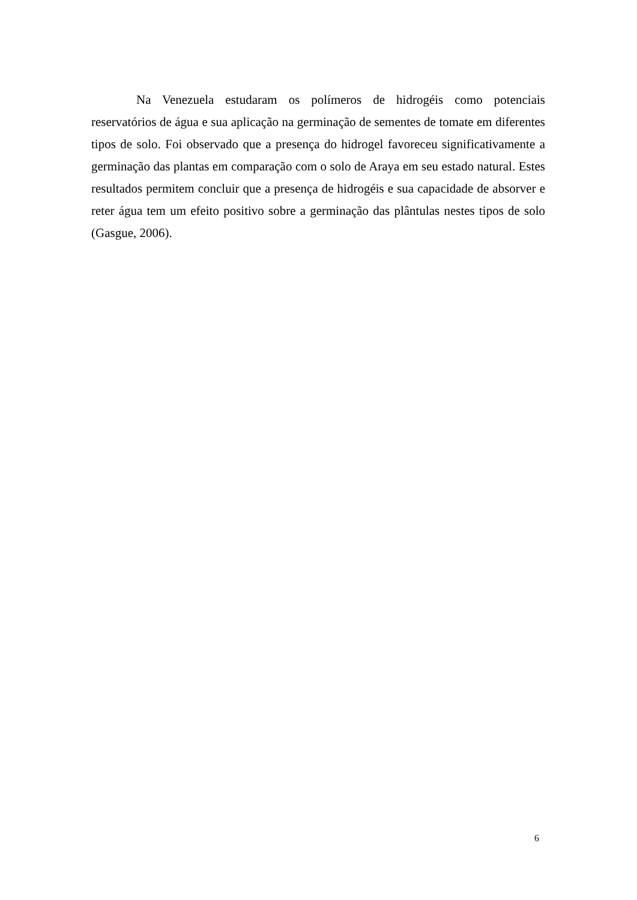Na Venezuela estudaram os polímeros de hidrogéis como potenciais reservatórios de água e sua aplicação na germinação de sementes de tomate em diferentes tipos de solo. Foi observado que a presença do hidrogel favoreceu significativamente a germinação das plantas em comparação com o solo de Araya em seu estado natural. Estes resultados permitem concluir que a presença de hidrogéis e sua capacidade de absorver e reter água tem um efeito positivo sobre a germinação das plântulas nestes tipos de solo (Gasgue, 2006).
6